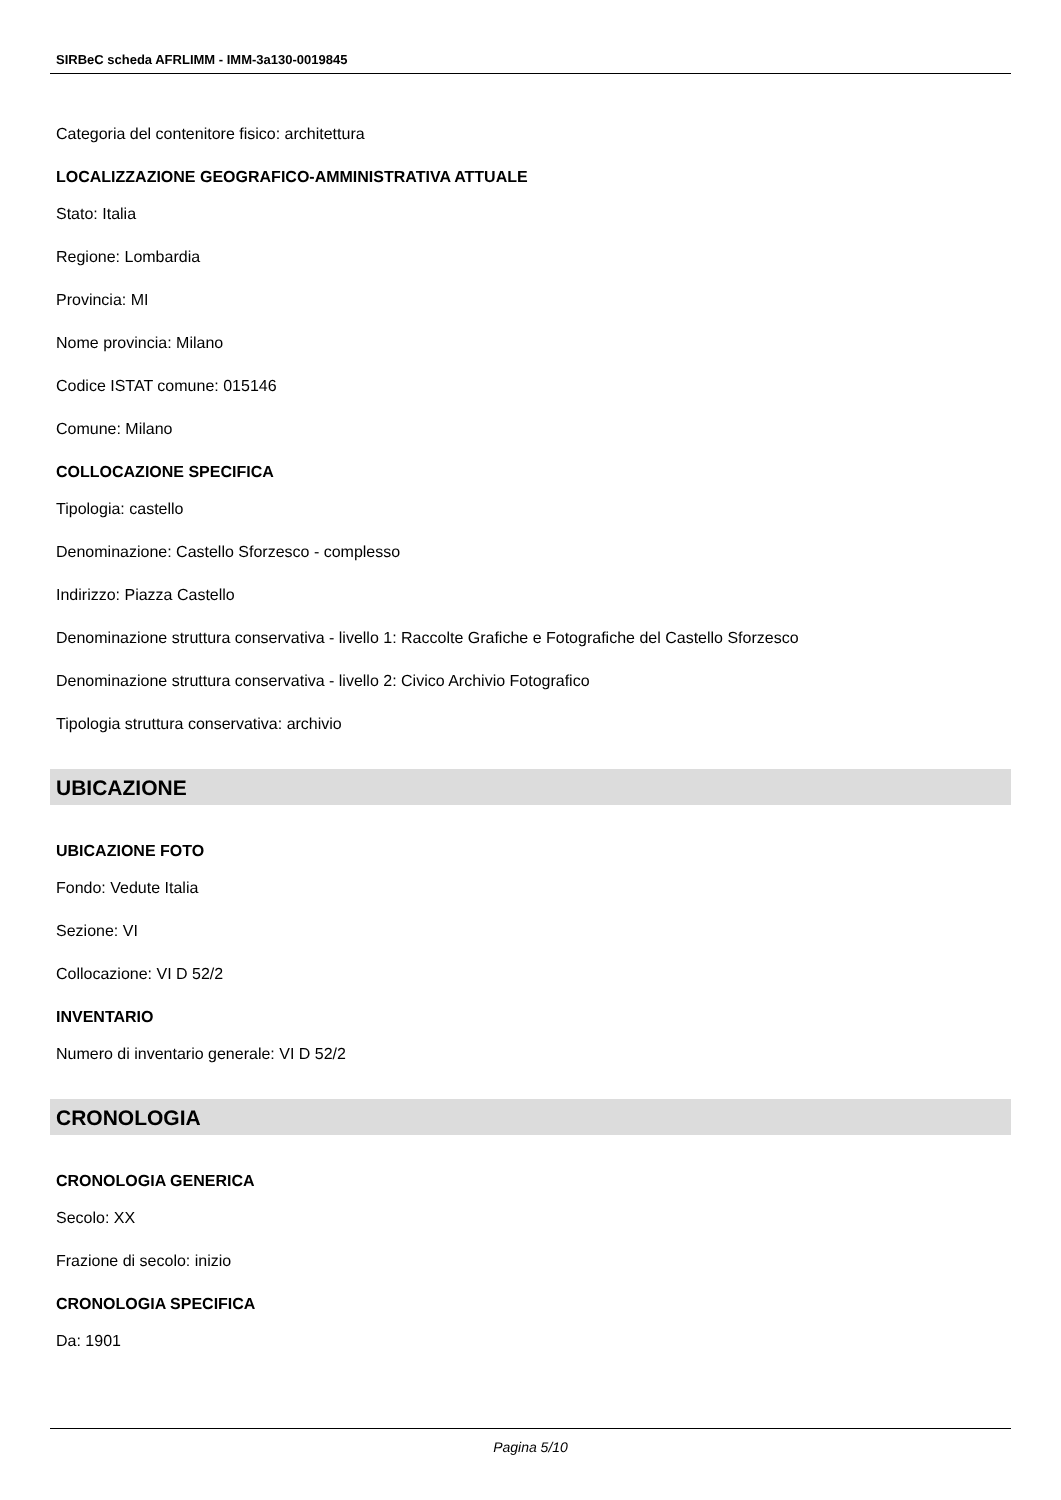SIRBeC scheda AFRLIMM - IMM-3a130-0019845
Categoria del contenitore fisico: architettura
LOCALIZZAZIONE GEOGRAFICO-AMMINISTRATIVA ATTUALE
Stato: Italia
Regione: Lombardia
Provincia: MI
Nome provincia: Milano
Codice ISTAT comune: 015146
Comune: Milano
COLLOCAZIONE SPECIFICA
Tipologia: castello
Denominazione: Castello Sforzesco - complesso
Indirizzo: Piazza Castello
Denominazione struttura conservativa - livello 1: Raccolte Grafiche e Fotografiche del Castello Sforzesco
Denominazione struttura conservativa - livello 2: Civico Archivio Fotografico
Tipologia struttura conservativa: archivio
UBICAZIONE
UBICAZIONE FOTO
Fondo: Vedute Italia
Sezione: VI
Collocazione: VI D 52/2
INVENTARIO
Numero di inventario generale: VI D 52/2
CRONOLOGIA
CRONOLOGIA GENERICA
Secolo: XX
Frazione di secolo: inizio
CRONOLOGIA SPECIFICA
Da: 1901
Pagina 5/10